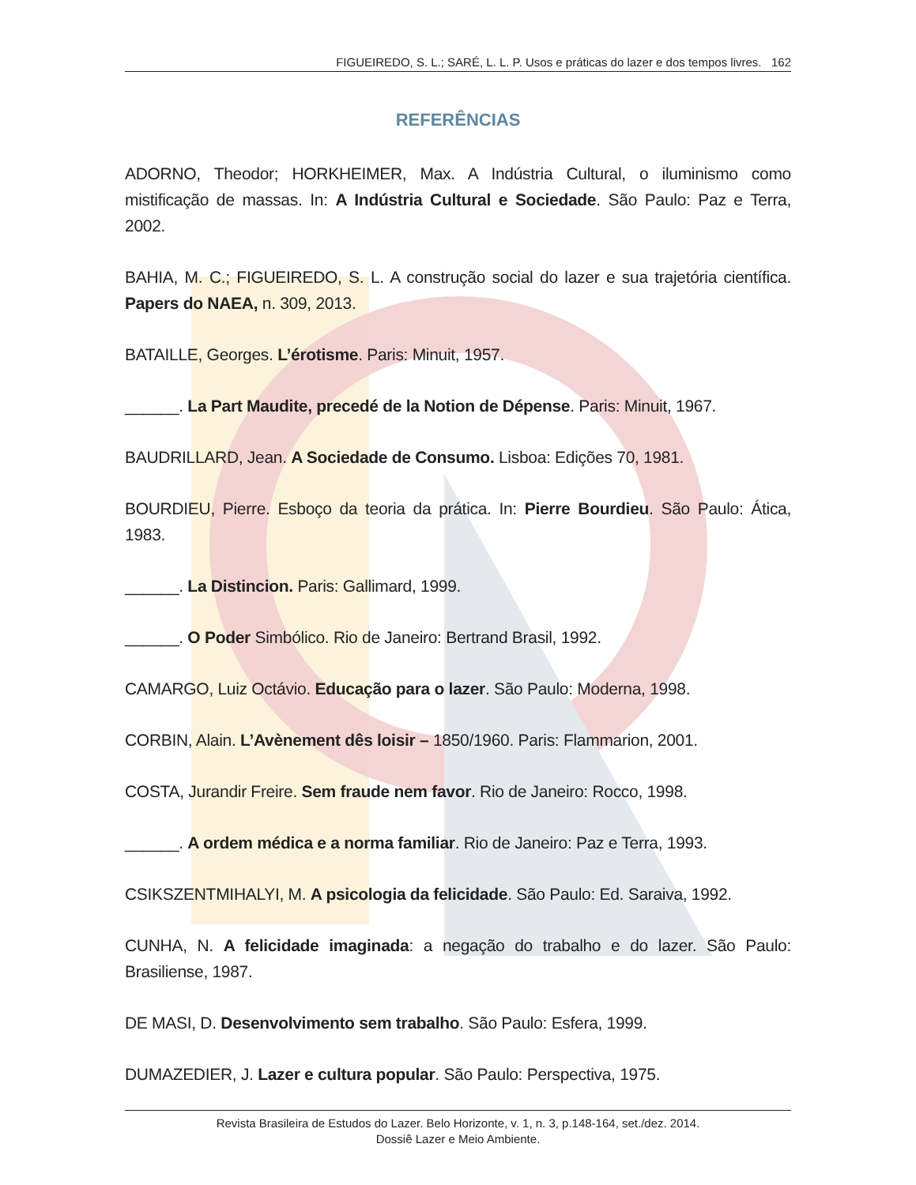FIGUEIREDO, S. L.; SARÉ, L. L. P. Usos e práticas do lazer e dos tempos livres. 162
REFERÊNCIAS
ADORNO, Theodor; HORKHEIMER, Max. A Indústria Cultural, o iluminismo como mistificação de massas. In: A Indústria Cultural e Sociedade. São Paulo: Paz e Terra, 2002.
BAHIA, M. C.; FIGUEIREDO, S. L. A construção social do lazer e sua trajetória científica. Papers do NAEA, n. 309, 2013.
BATAILLE, Georges. L’érotisme. Paris: Minuit, 1957.
______. La Part Maudite, precedé de la Notion de Dépense. Paris: Minuit, 1967.
BAUDRILLARD, Jean. A Sociedade de Consumo. Lisboa: Edições 70, 1981.
BOURDIEU, Pierre. Esboço da teoria da prática. In: Pierre Bourdieu. São Paulo: Ática, 1983.
______. La Distincion. Paris: Gallimard, 1999.
______. O Poder Simbólico. Rio de Janeiro: Bertrand Brasil, 1992.
CAMARGO, Luiz Octávio. Educação para o lazer. São Paulo: Moderna, 1998.
CORBIN, Alain. L’Avènement dês loisir – 1850/1960. Paris: Flammarion, 2001.
COSTA, Jurandir Freire. Sem fraude nem favor. Rio de Janeiro: Rocco, 1998.
______. A ordem médica e a norma familiar. Rio de Janeiro: Paz e Terra, 1993.
CSIKSZENTMIHALYI, M. A psicologia da felicidade. São Paulo: Ed. Saraiva, 1992.
CUNHA, N. A felicidade imaginada: a negação do trabalho e do lazer. São Paulo: Brasiliense, 1987.
DE MASI, D. Desenvolvimento sem trabalho. São Paulo: Esfera, 1999.
DUMAZEDIER, J. Lazer e cultura popular. São Paulo: Perspectiva, 1975.
Revista Brasileira de Estudos do Lazer. Belo Horizonte, v. 1, n. 3, p.148-164, set./dez. 2014.
Dossiê Lazer e Meio Ambiente.